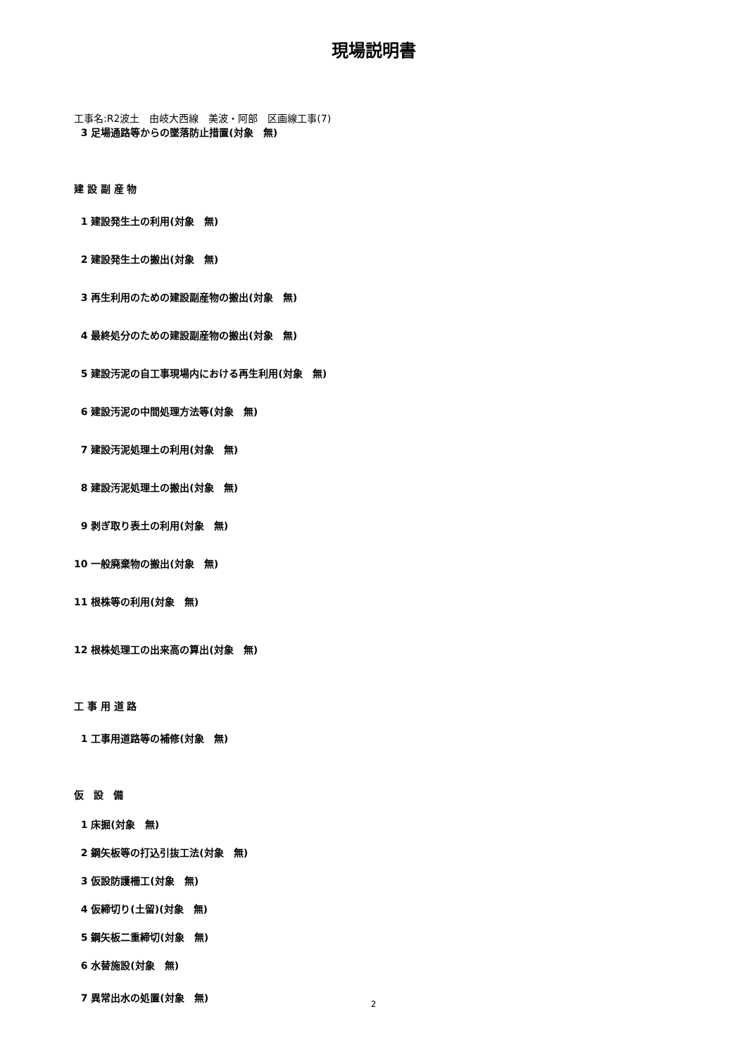現場説明書
工事名:R2波土　由岐大西線　美波・阿部　区画線工事(7)
3 足場通路等からの墜落防止措置(対象　無)
建 設 副 産 物
1 建設発生土の利用(対象　無)
2 建設発生土の搬出(対象　無)
3 再生利用のための建設副産物の搬出(対象　無)
4 最終処分のための建設副産物の搬出(対象　無)
5 建設汚泥の自工事現場内における再生利用(対象　無)
6 建設汚泥の中間処理方法等(対象　無)
7 建設汚泥処理土の利用(対象　無)
8 建設汚泥処理土の搬出(対象　無)
9 剥ぎ取り表土の利用(対象　無)
10 一般廃棄物の搬出(対象　無)
11 根株等の利用(対象　無)
12 根株処理工の出来高の算出(対象　無)
工 事 用 道 路
1 工事用道路等の補修(対象　無)
仮　設　備
1 床掘(対象　無)
2 鋼矢板等の打込引抜工法(対象　無)
3 仮設防護柵工(対象　無)
4 仮締切り(土留)(対象　無)
5 鋼矢板二重締切(対象　無)
6 水替施設(対象　無)
7 異常出水の処置(対象　無)
2